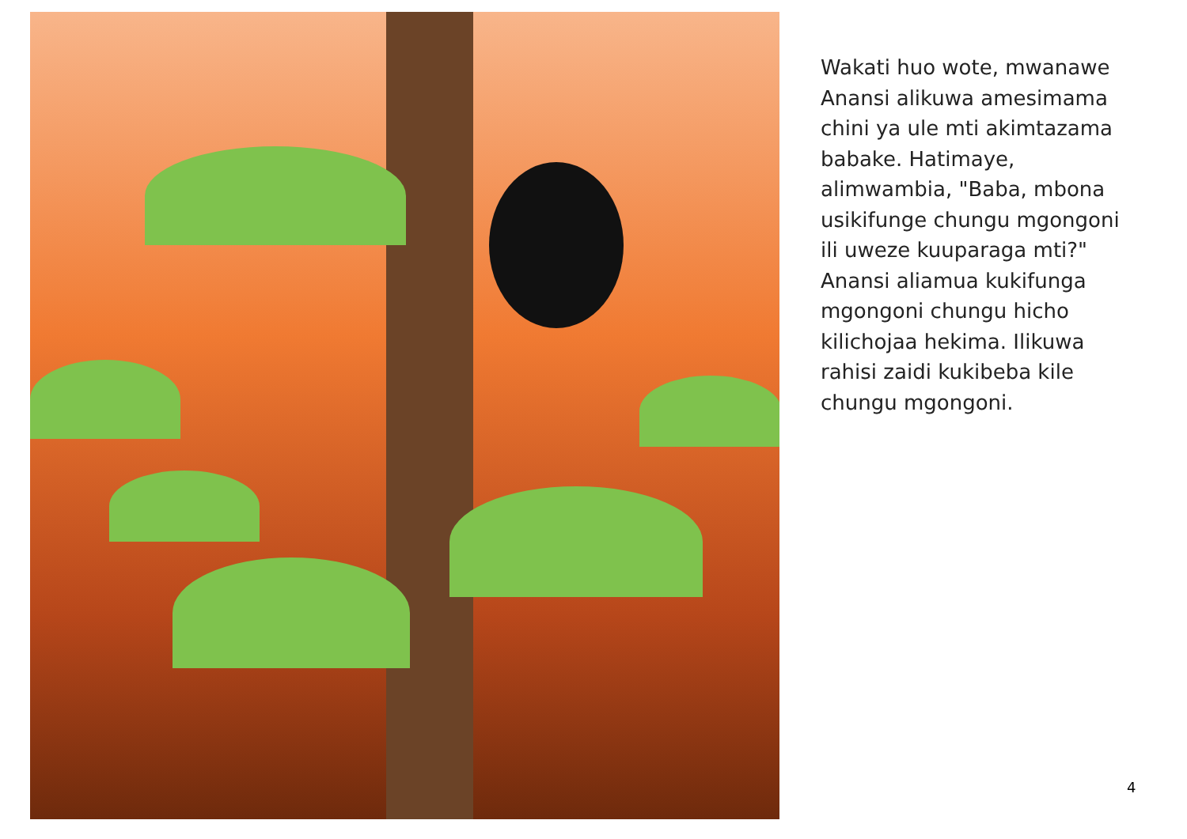Wakati huo wote, mwanawe Anansi alikuwa amesimama chini ya ule mti akimtazama babake. Hatimaye, alimwambia, "Baba, mbona usikifunge chungu mgongoni ili uweze kuuparaga mti?" Anansi aliamua kukifunga mgongoni chungu hicho kilichojaa hekima. Ilikuwa rahisi zaidi kukibeba kile chungu mgongoni.
4